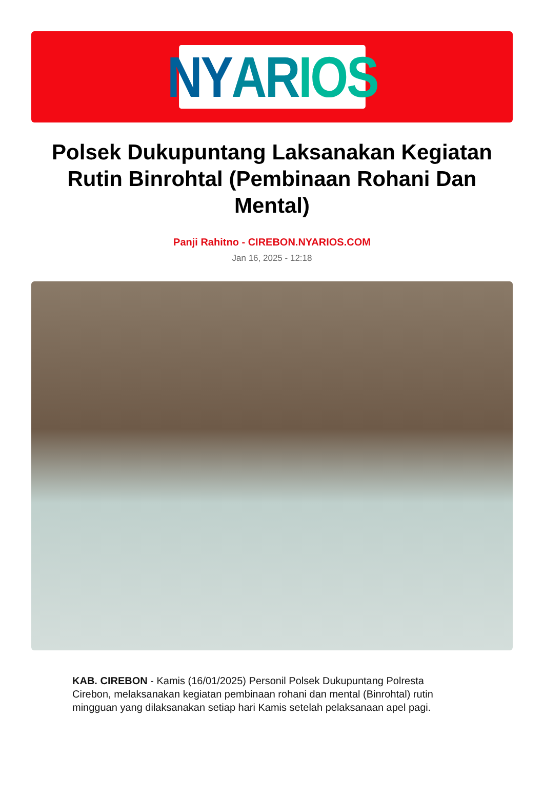NY AR IOS
Polsek Dukupuntang Laksanakan Kegiatan Rutin Binrohtal (Pembinaan Rohani Dan Mental)
Panji Rahitno - CIREBON.NYARIOS.COM
Jan 16, 2025 - 12:18
KAB. CIREBON - Kamis (16/01/2025) Personil Polsek Dukupuntang Polresta Cirebon, melaksanakan kegiatan pembinaan rohani dan mental (Binrohtal) rutin mingguan yang dilaksanakan setiap hari Kamis setelah pelaksanaan apel pagi.